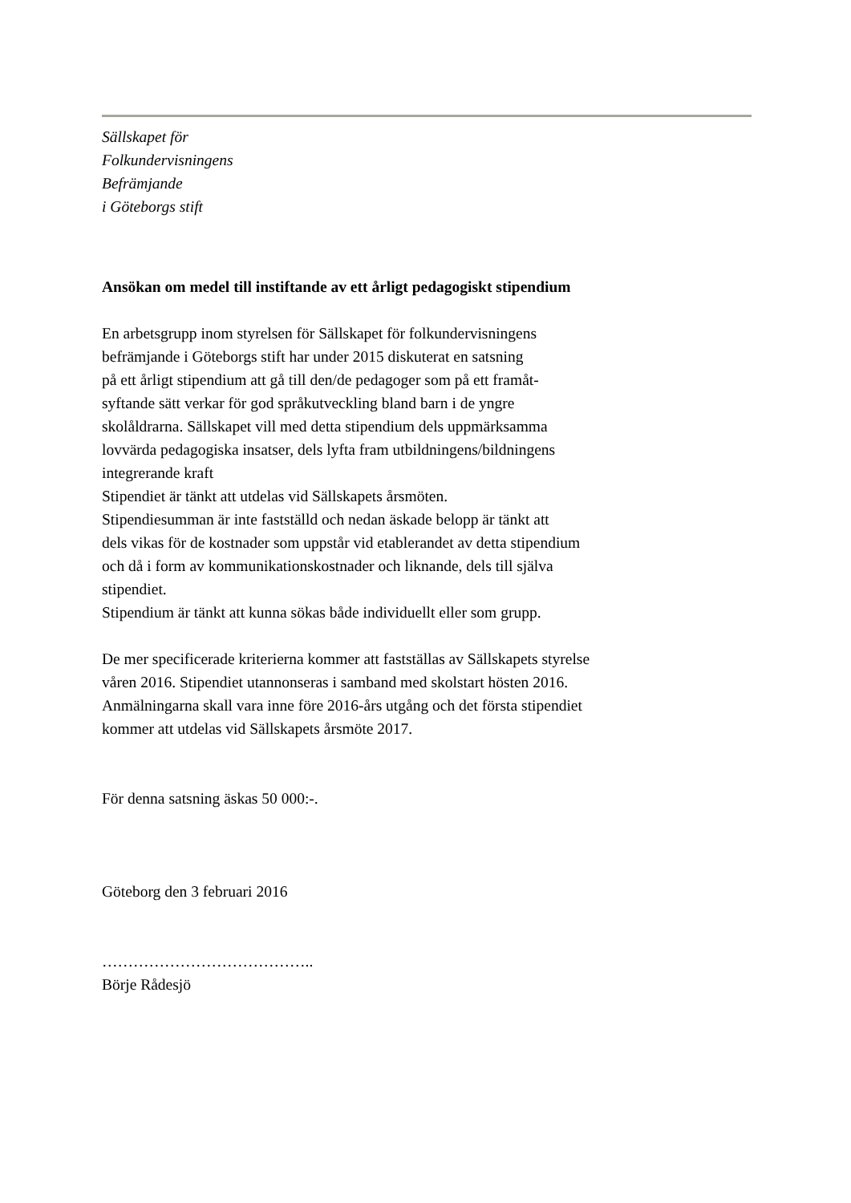Sällskapet för
Folkundervisningens
Befrämjande
i Göteborgs stift
Ansökan om medel till instiftande av ett årligt pedagogiskt stipendium
En arbetsgrupp inom styrelsen för Sällskapet för folkundervisningens
befrämjande i Göteborgs stift har under 2015 diskuterat en satsning
på ett årligt stipendium att gå till den/de pedagoger som på ett framåt-
syftande sätt verkar för god språkutveckling bland barn i de yngre
skolåldrarna. Sällskapet vill med detta stipendium dels uppmärksamma
lovvärda pedagogiska insatser, dels lyfta fram utbildningens/bildningens
integrerande kraft
Stipendiet är tänkt att utdelas vid Sällskapets årsmöten.
Stipendiesumman är inte fastställd och nedan äskade belopp är tänkt att
dels vikas för de kostnader som uppstår vid etablerandet av detta stipendium
och då i form av kommunikationskostnader och liknande, dels till själva
stipendiet.
Stipendium är tänkt att kunna sökas både individuellt eller som grupp.
De mer specificerade kriterierna kommer att fastställas av Sällskapets styrelse
våren 2016. Stipendiet utannonseras i samband med skolstart hösten 2016.
Anmälningarna skall vara inne före 2016-års utgång och det första stipendiet
kommer att utdelas vid Sällskapets årsmöte 2017.
För denna satsning äskas 50 000:-.
Göteborg den 3 februari 2016
…………………………………..
Börje Rådesjö